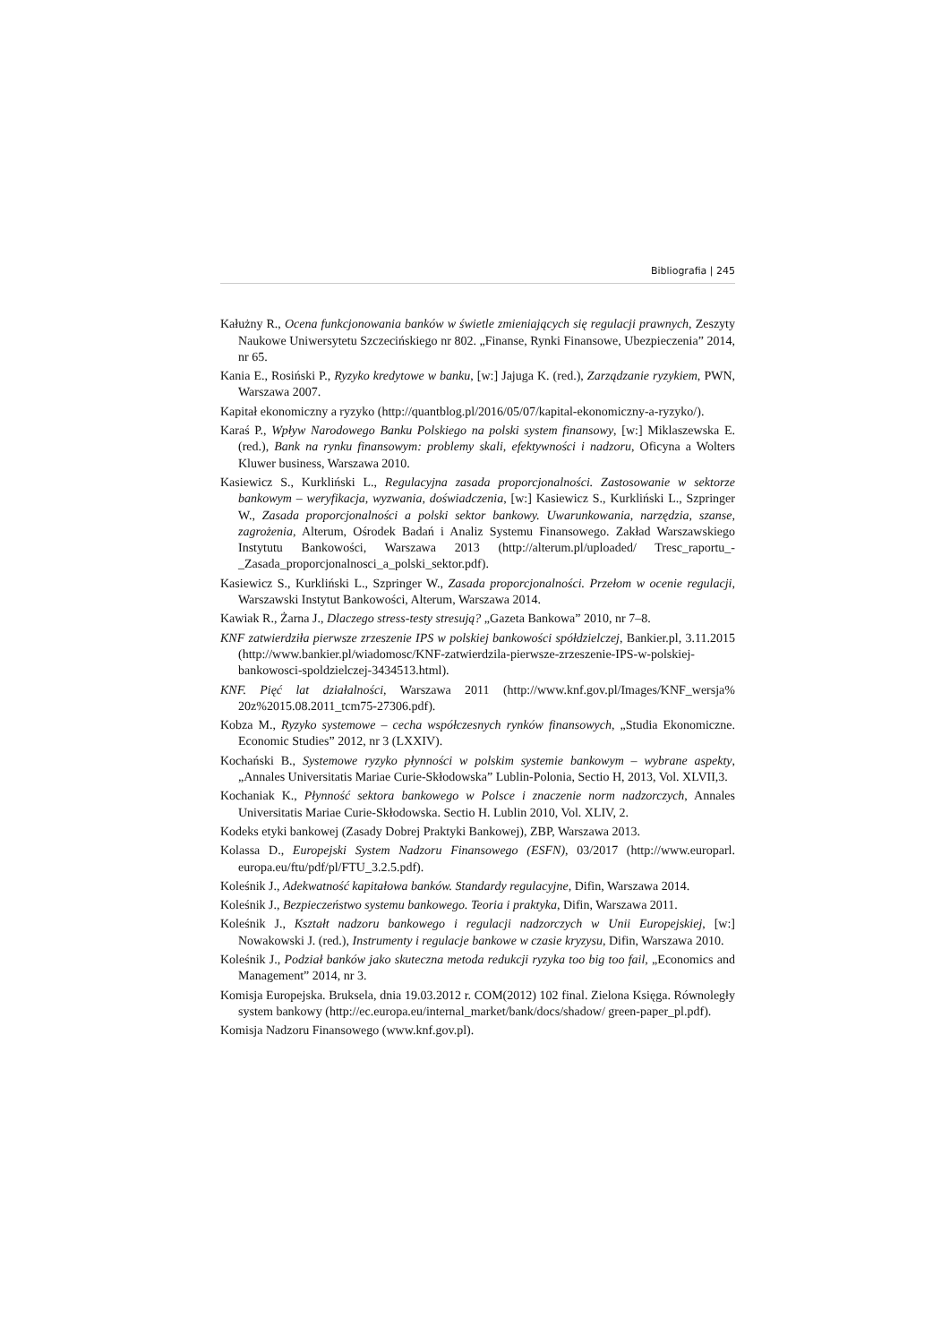Bibliografia | 245
Kałużny R., Ocena funkcjonowania banków w świetle zmieniających się regulacji prawnych, Zeszyty Naukowe Uniwersytetu Szczecińskiego nr 802. „Finanse, Rynki Finansowe, Ubezpieczenia” 2014, nr 65.
Kania E., Rosiński P., Ryzyko kredytowe w banku, [w:] Jajuga K. (red.), Zarządzanie ryzykiem, PWN, Warszawa 2007.
Kapitał ekonomiczny a ryzyko (http://quantblog.pl/2016/05/07/kapital-ekonomiczny-a-ryzyko/).
Karaś P., Wpływ Narodowego Banku Polskiego na polski system finansowy, [w:] Miklaszewska E. (red.), Bank na rynku finansowym: problemy skali, efektywności i nadzoru, Oficyna a Wolters Kluwer business, Warszawa 2010.
Kasiewicz S., Kurkliński L., Regulacyjna zasada proporcjonalności. Zastosowanie w sektorze bankowym – weryfikacja, wyzwania, doświadczenia, [w:] Kasiewicz S., Kurkliński L., Szpringer W., Zasada proporcjonalności a polski sektor bankowy. Uwarunkowania, narzędzia, szanse, zagrożenia, Alterum, Ośrodek Badań i Analiz Systemu Finansowego. Zakład Warszawskiego Instytutu Bankowości, Warszawa 2013 (http://alterum.pl/uploaded/ Tresc_raportu_-_Zasada_proporcjonalnosci_a_polski_sektor.pdf).
Kasiewicz S., Kurkliński L., Szpringer W., Zasada proporcjonalności. Przełom w ocenie regulacji, Warszawski Instytut Bankowości, Alterum, Warszawa 2014.
Kawiak R., Żarna J., Dlaczego stress-testy stresują? „Gazeta Bankowa” 2010, nr 7–8.
KNF zatwierdziła pierwsze zrzeszenie IPS w polskiej bankowości spółdzielczej, Bankier.pl, 3.11.2015 (http://www.bankier.pl/wiadomosc/KNF-zatwierdzila-pierwsze-zrzeszenie-IPS-w-polskiej-bankowosci-spoldzielczej-3434513.html).
KNF. Pięć lat działalności, Warszawa 2011 (http://www.knf.gov.pl/Images/KNF_wersja% 20z%2015.08.2011_tcm75-27306.pdf).
Kobza M., Ryzyko systemowe – cecha współczesnych rynków finansowych, „Studia Ekonomiczne. Economic Studies” 2012, nr 3 (LXXIV).
Kochański B., Systemowe ryzyko płynności w polskim systemie bankowym – wybrane aspekty, „Annales Universitatis Mariae Curie-Skłodowska” Lublin-Polonia, Sectio H, 2013, Vol. XLVII,3.
Kochaniak K., Płynność sektora bankowego w Polsce i znaczenie norm nadzorczych, Annales Universitatis Mariae Curie-Skłodowska. Sectio H. Lublin 2010, Vol. XLIV, 2.
Kodeks etyki bankowej (Zasady Dobrej Praktyki Bankowej), ZBP, Warszawa 2013.
Kolassa D., Europejski System Nadzoru Finansowego (ESFN), 03/2017 (http://www.europarl. europa.eu/ftu/pdf/pl/FTU_3.2.5.pdf).
Koleśnik J., Adekwatność kapitałowa banków. Standardy regulacyjne, Difin, Warszawa 2014.
Koleśnik J., Bezpieczeństwo systemu bankowego. Teoria i praktyka, Difin, Warszawa 2011.
Koleśnik J., Kształt nadzoru bankowego i regulacji nadzorczych w Unii Europejskiej, [w:] Nowakowski J. (red.), Instrumenty i regulacje bankowe w czasie kryzysu, Difin, Warszawa 2010.
Koleśnik J., Podział banków jako skuteczna metoda redukcji ryzyka too big too fail, „Economics and Management” 2014, nr 3.
Komisja Europejska. Bruksela, dnia 19.03.2012 r. COM(2012) 102 final. Zielona Księga. Równoległy system bankowy (http://ec.europa.eu/internal_market/bank/docs/shadow/ green-paper_pl.pdf).
Komisja Nadzoru Finansowego (www.knf.gov.pl).